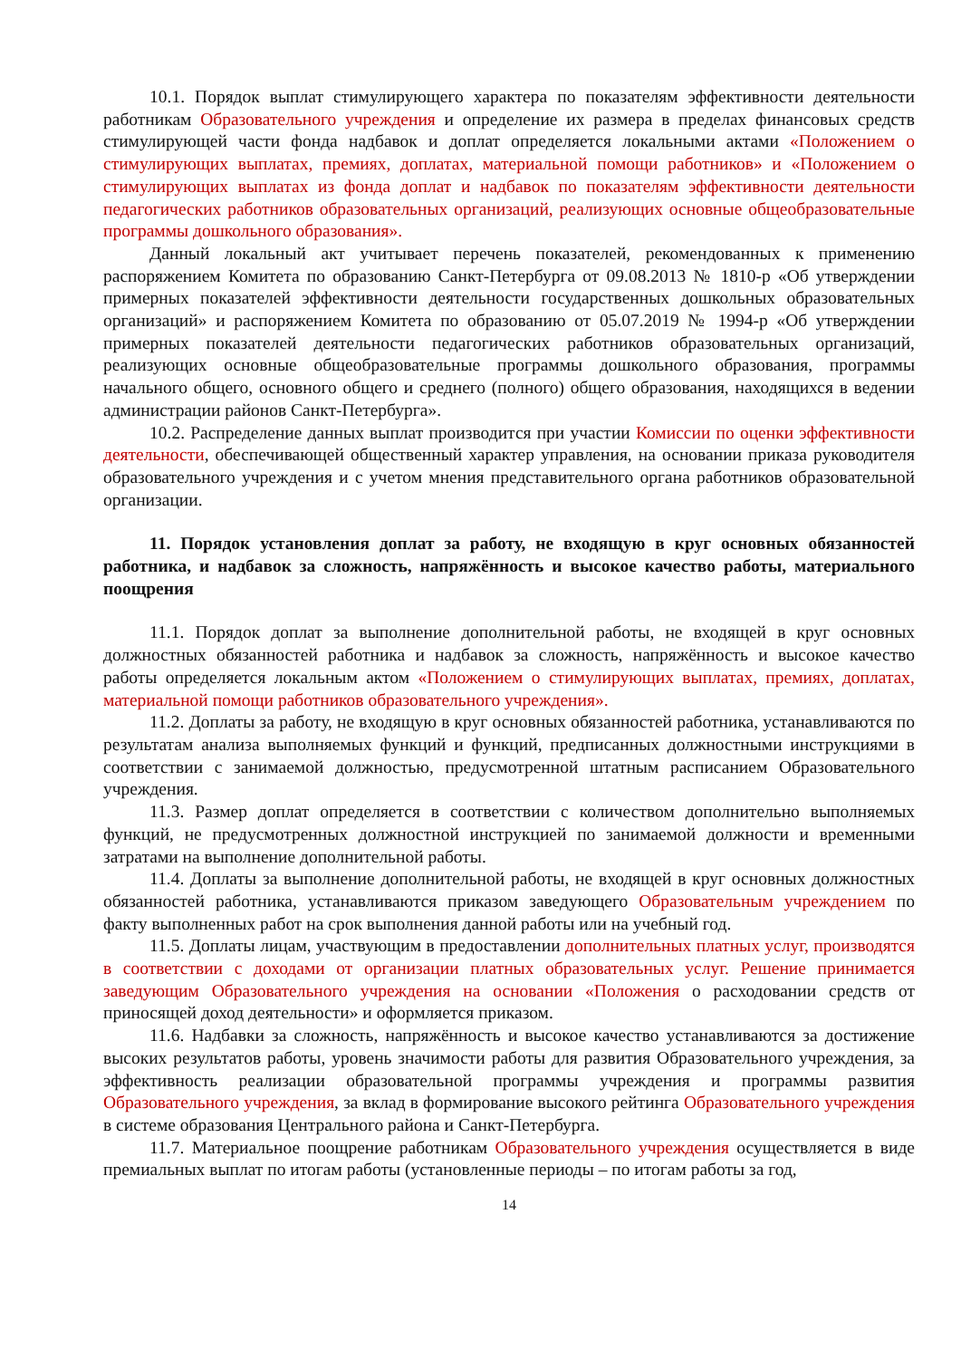10.1. Порядок выплат стимулирующего характера по показателям эффективности деятельности работникам Образовательного учреждения и определение их размера в пределах финансовых средств стимулирующей части фонда надбавок и доплат определяется локальными актами «Положением о стимулирующих выплатах, премиях, доплатах, материальной помощи работников» и «Положением о стимулирующих выплатах из фонда доплат и надбавок по показателям эффективности деятельности педагогических работников образовательных организаций, реализующих основные общеобразовательные программы дошкольного образования».
Данный локальный акт учитывает перечень показателей, рекомендованных к применению распоряжением Комитета по образованию Санкт-Петербурга от 09.08.2013 № 1810-р «Об утверждении примерных показателей эффективности деятельности государственных дошкольных образовательных организаций» и распоряжением Комитета по образованию от 05.07.2019 № 1994-р «Об утверждении примерных показателей деятельности педагогических работников образовательных организаций, реализующих основные общеобразовательные программы дошкольного образования, программы начального общего, основного общего и среднего (полного) общего образования, находящихся в ведении администрации районов Санкт-Петербурга».
10.2. Распределение данных выплат производится при участии Комиссии по оценки эффективности деятельности, обеспечивающей общественный характер управления, на основании приказа руководителя образовательного учреждения и с учетом мнения представительного органа работников образовательной организации.
11. Порядок установления доплат за работу, не входящую в круг основных обязанностей работника, и надбавок за сложность, напряжённость и высокое качество работы, материального поощрения
11.1. Порядок доплат за выполнение дополнительной работы, не входящей в круг основных должностных обязанностей работника и надбавок за сложность, напряжённость и высокое качество работы определяется локальным актом «Положением о стимулирующих выплатах, премиях, доплатах, материальной помощи работников образовательного учреждения».
11.2. Доплаты за работу, не входящую в круг основных обязанностей работника, устанавливаются по результатам анализа выполняемых функций и функций, предписанных должностными инструкциями в соответствии с занимаемой должностью, предусмотренной штатным расписанием Образовательного учреждения.
11.3. Размер доплат определяется в соответствии с количеством дополнительно выполняемых функций, не предусмотренных должностной инструкцией по занимаемой должности и временными затратами на выполнение дополнительной работы.
11.4. Доплаты за выполнение дополнительной работы, не входящей в круг основных должностных обязанностей работника, устанавливаются приказом заведующего Образовательным учреждением по факту выполненных работ на срок выполнения данной работы или на учебный год.
11.5. Доплаты лицам, участвующим в предоставлении дополнительных платных услуг, производятся в соответствии с доходами от организации платных образовательных услуг. Решение принимается заведующим Образовательного учреждения на основании «Положения о расходовании средств от приносящей доход деятельности» и оформляется приказом.
11.6. Надбавки за сложность, напряжённость и высокое качество устанавливаются за достижение высоких результатов работы, уровень значимости работы для развития Образовательного учреждения, за эффективность реализации образовательной программы учреждения и программы развития Образовательного учреждения, за вклад в формирование высокого рейтинга Образовательного учреждения в системе образования Центрального района и Санкт-Петербурга.
11.7. Материальное поощрение работникам Образовательного учреждения осуществляется в виде премиальных выплат по итогам работы (установленные периоды – по итогам работы за год,
14